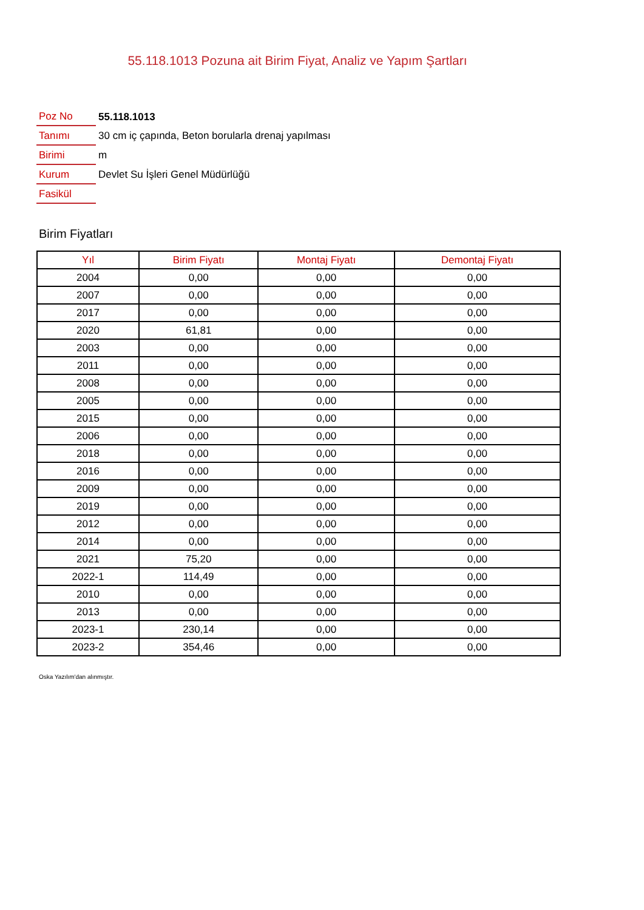55.118.1013 Pozuna ait Birim Fiyat, Analiz ve Yapım Şartları
| Poz No | 55.118.1013 |
| Tanımı | 30 cm iç çapında, Beton borularla drenaj yapılması |
| Birimi | m |
| Kurum | Devlet Su İşleri Genel Müdürlüğü |
| Fasikül | |
Birim Fiyatları
| Yıl | Birim Fiyatı | Montaj Fiyatı | Demontaj Fiyatı |
| --- | --- | --- | --- |
| 2004 | 0,00 | 0,00 | 0,00 |
| 2007 | 0,00 | 0,00 | 0,00 |
| 2017 | 0,00 | 0,00 | 0,00 |
| 2020 | 61,81 | 0,00 | 0,00 |
| 2003 | 0,00 | 0,00 | 0,00 |
| 2011 | 0,00 | 0,00 | 0,00 |
| 2008 | 0,00 | 0,00 | 0,00 |
| 2005 | 0,00 | 0,00 | 0,00 |
| 2015 | 0,00 | 0,00 | 0,00 |
| 2006 | 0,00 | 0,00 | 0,00 |
| 2018 | 0,00 | 0,00 | 0,00 |
| 2016 | 0,00 | 0,00 | 0,00 |
| 2009 | 0,00 | 0,00 | 0,00 |
| 2019 | 0,00 | 0,00 | 0,00 |
| 2012 | 0,00 | 0,00 | 0,00 |
| 2014 | 0,00 | 0,00 | 0,00 |
| 2021 | 75,20 | 0,00 | 0,00 |
| 2022-1 | 114,49 | 0,00 | 0,00 |
| 2010 | 0,00 | 0,00 | 0,00 |
| 2013 | 0,00 | 0,00 | 0,00 |
| 2023-1 | 230,14 | 0,00 | 0,00 |
| 2023-2 | 354,46 | 0,00 | 0,00 |
Oska Yazılım'dan alınmıştır.